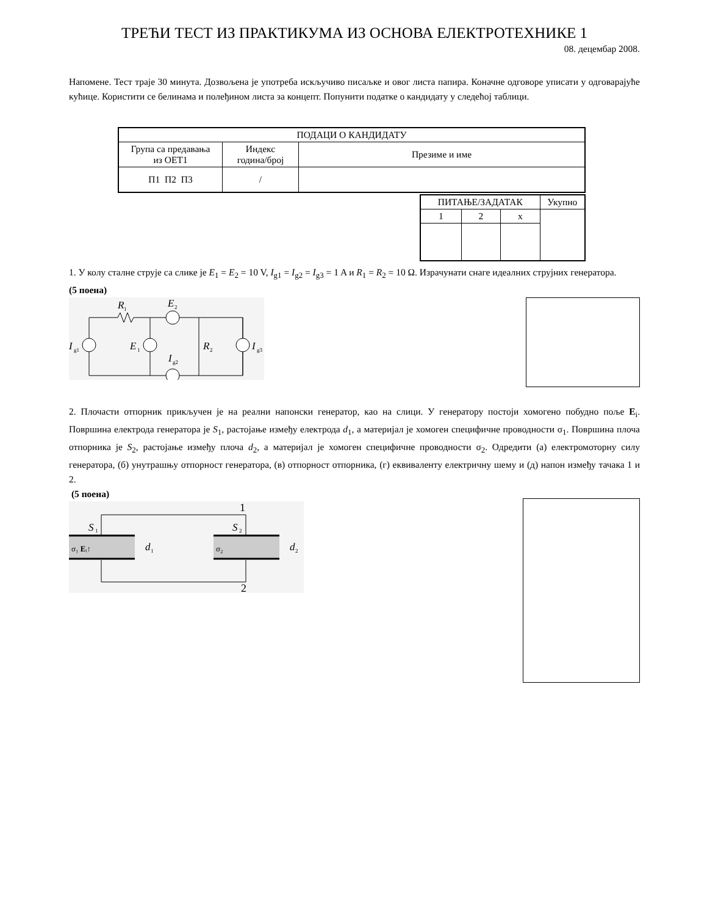ТРЕЋИ ТЕСТ ИЗ ПРАКТИКУМА ИЗ ОСНОВА ЕЛЕКТРОТЕХНИКЕ 1
08. децембар 2008.
Напомене. Тест траје 30 минута. Дозвољена је употреба искључиво писаљке и овог листа папира. Коначне одговоре уписати у одговарајуће кућице. Користити се белинама и полеђином листа за концепт. Попунити податке о кандидату у следећој таблици.
| ПОДАЦИ О КАНДИДАТУ | | |
| Група са предавања из ОЕТ1 | Индекс година/број | Презиме и име |
| П1 П2 П3 | / | |
| ПИТАЊЕ/ЗАДАТАК | | | Укупно |
| 1 | 2 | x | |
1. У колу сталне струје са слике је E<sub>1</sub> = E<sub>2</sub> = 10 V, I<sub>g1</sub> = I<sub>g2</sub> = I<sub>g3</sub> = 1 A и R<sub>1</sub> = R<sub>2</sub> = 10 Ω. Израчунати снаге идеалних струјних генератора.
(5 поена)
I
g1
R
1
E
2
E
1
R
2
I
g2
I
g3
2. Плочасти отпорник прикључен је на реални напонски генератор, као на слици. У генератору постоји хомогено побудно поље E<sub>i</sub>. Површина електрода генератора је S<sub>1</sub>, растојање између електрода d<sub>1</sub>, а материјал је хомоген специфичне проводности σ<sub>1</sub>. Површина плоча отпорника је S<sub>2</sub>, растојање између плоча d<sub>2</sub>, а материјал је хомоген специфичне проводности σ<sub>2</sub>. Одредити (а) електромоторну силу генератора, (б) унутрашњу отпорност генератора, (в) отпорност отпорника, (г) еквиваленту електричну шему и (д) напон између тачака 1 и 2.
(5 поена)
1
2
S
1
S
2
σ₁ Eᵢ↑
σ₂
d
1
d
2